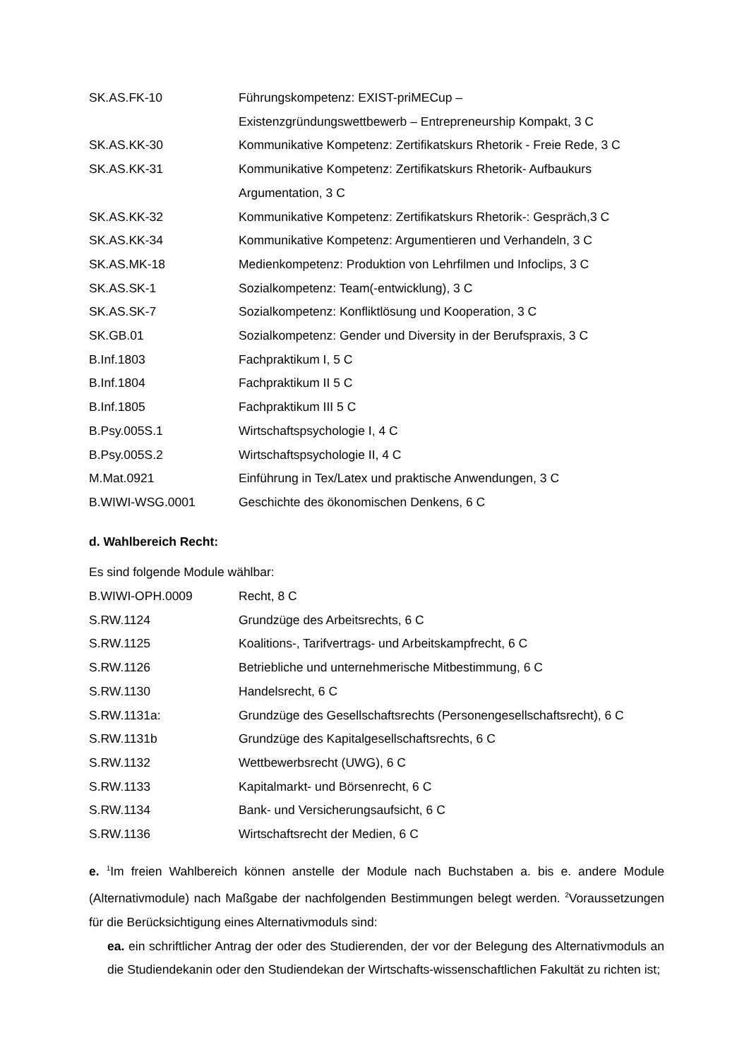| SK.AS.FK-10 | Führungskompetenz: EXIST-priMECup – Existenzgründungswettbewerb – Entrepreneurship Kompakt, 3 C |
| SK.AS.KK-30 | Kommunikative Kompetenz: Zertifikatskurs Rhetorik - Freie Rede, 3 C |
| SK.AS.KK-31 | Kommunikative Kompetenz: Zertifikatskurs Rhetorik- Aufbaukurs Argumentation, 3 C |
| SK.AS.KK-32 | Kommunikative Kompetenz: Zertifikatskurs Rhetorik-: Gespräch,3 C |
| SK.AS.KK-34 | Kommunikative Kompetenz: Argumentieren und Verhandeln, 3 C |
| SK.AS.MK-18 | Medienkompetenz: Produktion von Lehrfilmen und Infoclips, 3 C |
| SK.AS.SK-1 | Sozialkompetenz: Team(-entwicklung), 3 C |
| SK.AS.SK-7 | Sozialkompetenz: Konfliktlösung und Kooperation, 3 C |
| SK.GB.01 | Sozialkompetenz: Gender und Diversity in der Berufspraxis, 3 C |
| B.Inf.1803 | Fachpraktikum I, 5 C |
| B.Inf.1804 | Fachpraktikum II 5 C |
| B.Inf.1805 | Fachpraktikum III 5 C |
| B.Psy.005S.1 | Wirtschaftspsychologie I, 4 C |
| B.Psy.005S.2 | Wirtschaftspsychologie II, 4 C |
| M.Mat.0921 | Einführung in Tex/Latex und praktische Anwendungen, 3 C |
| B.WIWI-WSG.0001 | Geschichte des ökonomischen Denkens, 6 C |
d. Wahlbereich Recht:
Es sind folgende Module wählbar:
| B.WIWI-OPH.0009 | Recht, 8 C |
| S.RW.1124 | Grundzüge des Arbeitsrechts, 6 C |
| S.RW.1125 | Koalitions-, Tarifvertrags- und Arbeitskampfrecht, 6 C |
| S.RW.1126 | Betriebliche und unternehmerische Mitbestimmung, 6 C |
| S.RW.1130 | Handelsrecht, 6 C |
| S.RW.1131a: | Grundzüge des Gesellschaftsrechts (Personengesellschaftsrecht), 6 C |
| S.RW.1131b | Grundzüge des Kapitalgesellschaftsrechts, 6 C |
| S.RW.1132 | Wettbewerbsrecht (UWG), 6 C |
| S.RW.1133 | Kapitalmarkt- und Börsenrecht, 6 C |
| S.RW.1134 | Bank- und Versicherungsaufsicht, 6 C |
| S.RW.1136 | Wirtschaftsrecht der Medien, 6 C |
e. <sup>1</sup>Im freien Wahlbereich können anstelle der Module nach Buchstaben a. bis e. andere Module (Alternativmodule) nach Maßgabe der nachfolgenden Bestimmungen belegt werden. <sup>2</sup>Voraussetzungen für die Berücksichtigung eines Alternativmoduls sind:
ea. ein schriftlicher Antrag der oder des Studierenden, der vor der Belegung des Alternativmoduls an die Studiendekanin oder den Studiendekan der Wirtschafts-wissenschaftlichen Fakultät zu richten ist;